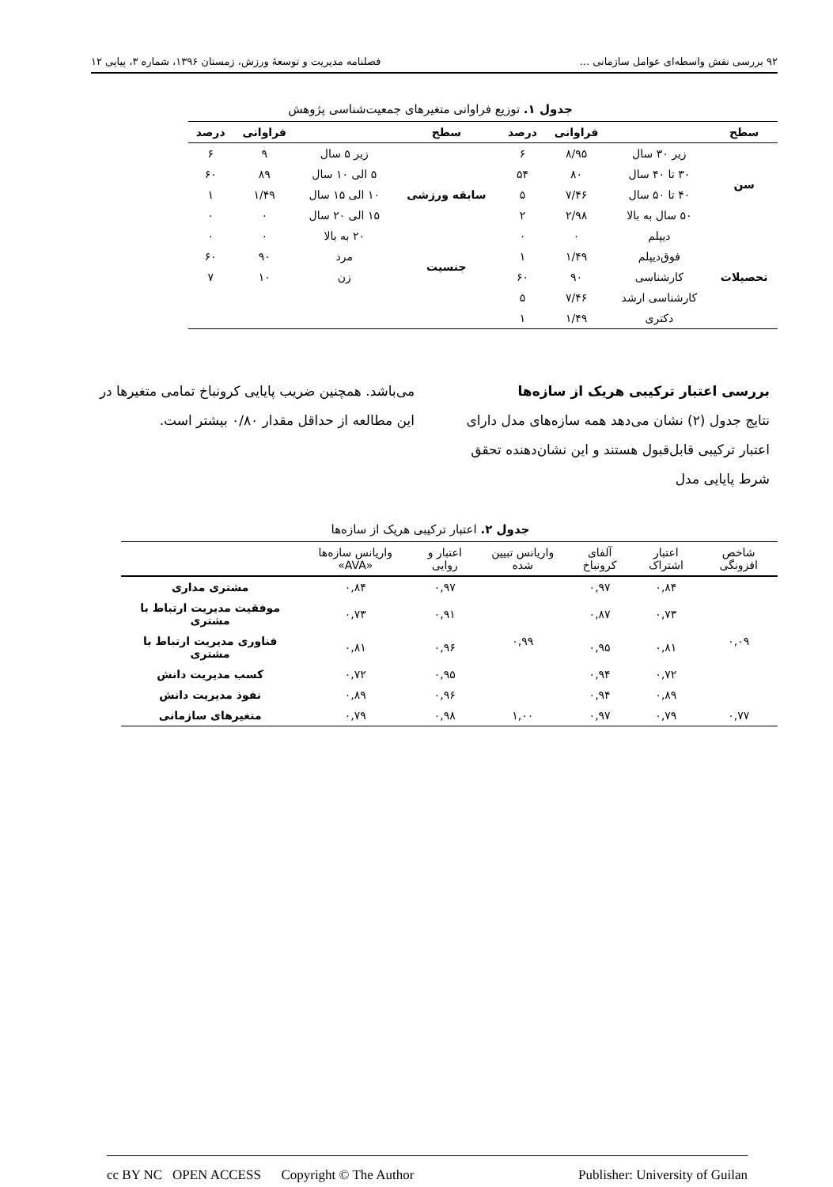۹۲ بررسی نقش واسطه‌ای عوامل سازمانی ... فصلنامه مدیریت و توسعهٔ ورزش، زمستان ۱۳۹۶، شماره ۳، پیاپی ۱۲
جدول ۱. توزیع فراوانی متغیرهای جمعیت‌شناسی پژوهش
| سطح | | فراوانی | درصد | سطح | | فراوانی | درصد |
| --- | --- | --- | --- | --- | --- | --- | --- |
| سن | زیر ۳۰ سال | ۸/۹۵ | ۶ | سابقه ورزشی | زیر ۵ سال | ۹ | ۶ |
| | ۳۰ تا ۴۰ سال | ۸۰ | ۵۴ | | ۵ الی ۱۰ سال | ۸۹ | ۶۰ |
| | ۴۰ تا ۵۰ سال | ۷/۴۶ | ۵ | | ۱۰ الی ۱۵ سال | ۱/۴۹ | ۱ |
| | ۵۰ سال به بالا | ۲/۹۸ | ۲ | | ۱۵ الی ۲۰ سال | ۰ | ۰ |
| تحصیلات | دیپلم | ۰ | ۰ | | ۲۰ به بالا | ۰ | ۰ |
| | فوق‌دیپلم | ۱/۴۹ | ۱ | جنسیت | مرد | ۹۰ | ۶۰ |
| | کارشناسی | ۹۰ | ۶۰ | | زن | ۱۰ | ۷ |
| | کارشناسی ارشد | ۷/۴۶ | ۵ | | | | |
| | دکتری | ۱/۴۹ | ۱ | | | | |
بررسی اعتبار ترکیبی هریک از سازه‌ها
نتایج جدول (۲) نشان می‌دهد همه سازه‌های مدل دارای اعتبار ترکیبی قابل‌قبول هستند و این نشان‌دهنده تحقق شرط پایایی مدل
می‌باشد. همچنین ضریب پایایی کرونباخ تمامی متغیرها در این مطالعه از حداقل مقدار ۰/۸۰ بیشتر است.
جدول ۲. اعتبار ترکیبی هریک از سازه‌ها
| شاخص افزونگی | اعتبار اشتراک | آلفای کرونباخ | واریانس تبیین شده | اعتبار و روایی | واریانس سازه‌ها «AVA» | |
| --- | --- | --- | --- | --- | --- | --- |
| ۰,۰۹ | ۰,۸۴ | ۰,۹۷ | ۰,۹۹ | ۰,۹۷ | ۰,۸۴ | مشتری مداری |
| | ۰,۷۳ | ۰,۸۷ | | ۰,۹۱ | ۰,۷۳ | موفقیت مدیریت ارتباط با مشتری |
| | ۰,۸۱ | ۰,۹۵ | | ۰,۹۶ | ۰,۸۱ | فناوری مدیریت ارتباط با مشتری |
| | ۰,۷۲ | ۰,۹۴ | | ۰,۹۵ | ۰,۷۲ | کسب مدیریت دانش |
| | ۰,۸۹ | ۰,۹۴ | | ۰,۹۶ | ۰,۸۹ | نفوذ مدیریت دانش |
| ۰,۷۷ | ۰,۷۹ | ۰,۹۷ | ۱,۰۰ | ۰,۹۸ | ۰,۷۹ | متغیرهای سازمانی |
cc BY NC OPEN ACCESS Copyright © The Author Publisher: University of Guilan